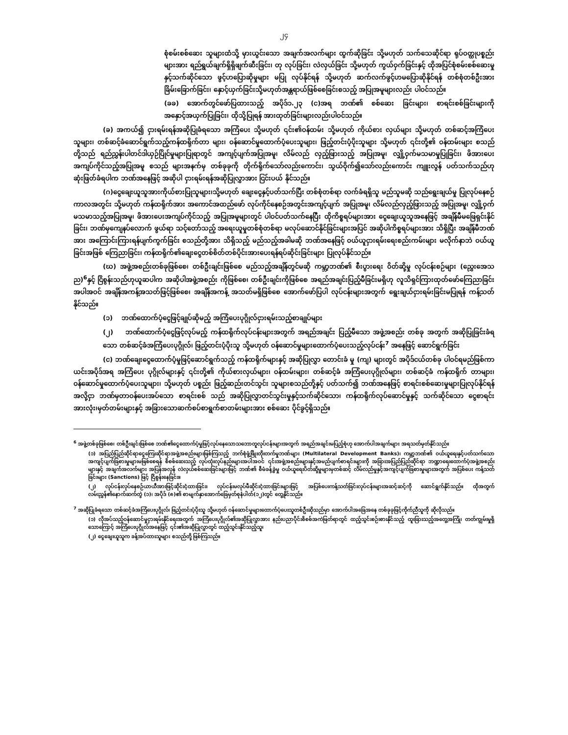၂၄
စုံစမ်းစစ်ဆေး သူများထံသို့ မှားယွင်းသော အချက်အလက်များ ထွက်ဆိုခြင်း သို့မဟုတ် သက်သေဆိုင်ရာ ရုပ်ဝတ္ထုပစ္စည်းများအား ရည်ရွယ်ချက်ရှိရှိဖျက်ဆီးခြင်း၊ တု လုပ်ခြင်း၊ လဲလှယ်ခြင်း သို့မဟုတ် ကွယ်ဝှက်ခြင်းနှင့် ထိုအပြင်စုံစမ်းစစ်ဆေးမှု နှင့်သက်ဆိုင်သော ဖွင့်ဟပြောဆိုမှုများ မပြု လုပ်နိုင်ရန် သို့မဟုတ် ဆက်လက်ဖွင့်ဟမပြောဆိုနိုင်ရန် တစ်စုံတစ်ဦးအား ခြိမ်းခြောက်ခြင်း၊ နှောင့်ယှက်ခြင်းသို့မဟုတ်အန္တရာယ်ဖြစ်စေခြင်းစသည့် အပြုအမူများလည်း ပါဝင်သည်။
(ခခ) အောက်တွင်ဖော်ပြထားသည့် အပိုဒ်၁.၂၃ (င)အရ ဘဏ်၏ စစ်ဆေး ခြင်းများ၊ စာရင်းစစ်ခြင်းများကို အနှောင့်အယှက်ပြုခြင်း၊ ထိုသို့ပြုရန် အားထုတ်ခြင်းများလည်းပါဝင်သည်။
(ခ) အကယ်၍ ငှားရမ်းရန်အဆိုပြုခံရသော အကြံပေး သို့မဟုတ် ၎င်း၏ဝန်ထမ်း သို့မဟုတ် ကိုယ်စား လှယ်များ သို့မဟုတ် တစ်ဆင့်အကြံပေးသူများ၊ တစ်ဆင့်ခံဆောင်ရွက်သည့်ကန်ထရိုက်တာ များ၊ ဝန်ဆောင်မှုထောက်ပံ့ပေးသူများ၊ ဖြည့်တင်းပံ့ပိုးသူများ သို့မဟုတ် ၎င်းတို့၏ ဝန်ထမ်းများ စသည်တို့သည် ရည်ညွှန်းပါတင်ဒါယှဉ်ပြိုင်မှုများပြုရာတွင် အကျင့်ပျက်အပြုအမူ၊ လိမ်လည် လှည့်ဖြားသည့် အပြုအမူ၊ လျှို့ဝှက်မသမာမှုပြုခြင်း၊ ဖိအားပေးအကျပ်ကိုင်သည့်အပြုအမူ စသည် များအနက်မှ တစ်ခုခုကို တိုက်ရိုက်သော်လည်းကောင်း၊ သွယ်ဝိုက်၍သော်လည်းကောင်း ကျူးလွန် ပတ်သက်သည်ဟု ဆုံးဖြတ်ခံရပါက ဘဏ်အနေဖြင့် အဆိုပါ ငှားရမ်းရန်အဆိုပြုလွှာအား ငြင်းပယ် နိုင်သည်။
(ဂ)ငွေချေးယူသူအားကိုယ်စားပြုသူများ၊သို့မဟုတ် ချေးငွေနှင့်ပတ်သက်ပြီး တစ်စုံတစ်ရာ လက်ခံရရှိသူ မည်သူမဆို သည်ရွေးချယ်မှု ပြုလုပ်နေစဉ်ကာလအတွင်း သို့မဟုတ် ကန်ထရိုက်အား အကောင်အထည်ဖော် လုပ်ကိုင်နေစဉ်အတွင်းအကျင့်ပျက် အပြုအမူ၊ လိမ်လည်လှည့်ဖြားသည့် အပြုအမူ၊ လျှို့ဝှက်မသမာသည့်အပြုအမူ၊ ဖိအားပေးအကျပ်ကိုင်သည့် အပြုအမူများတွင် ပါဝင်ပတ်သက်နေပြီး ထိုကိစ္စရပ်များအား ငွေချေးယူသူအနေဖြင့် အချိန်မီမဖြေရှင်းနိုင်ခြင်း၊ ဘဏ်မှကျေနပ်လောက် ဖွယ်ရာ သင့်တော်သည့် အရေးယူမှုတစ်စုံတစ်ရာ မလုပ်ဆောင်နိုင်ခြင်းများအပြင် အဆိုပါကိစ္စရပ်များအား သိရှိပြီး အချိန်မီဘဏ်အား အကြောင်းကြားရန်ပျက်ကွက်ခြင်း စသည်တို့အား သိရှိသည့် မည်သည့်အခါမဆို ဘဏ်အနေဖြင့် ဝယ်ယူငှားရမ်းရေးစည်းကမ်းများ မလိုက်နာဘဲ ဝယ်ယူ ခြင်းအဖြစ် ကြေညာခြင်း၊ ကန်ထရိုက်၏ချေးငွေတစ်စိတ်တစ်ပိုင်းအားပေးရန်ရပ်ဆိုင်းခြင်းများ ပြုလုပ်နိုင်သည်။
(ဃ) အဖွဲ့အစည်းတစ်ခုဖြစ်စေ၊ တစ်ဦးချင်းဖြစ်စေ မည်သည့်အချိန်တွင်မဆို ကမ္ဘာ့ဘဏ်၏ စီးပွားရေး ဝိတ်ဆို့မှု လုပ်ငန်းစဉ်များ (ညွှေးအေသည)<sup>6</sup>နှင့် ငြိစွန်းသည်ဟုယူဆပါက အဆိုပါအဖွဲ့အစည်း ကိုဖြစ်စေ၊ တစ်ဦးချင်းကိုဖြစ်စေ အရည်အချင်းပြည့်မီခြင်းမရှိဟု လူသိရှင်ကြားထုတ်ဖော်ကြေညာခြင်း အပါအဝင် အချိန်အကန့်အသတ်ဖြင့်ဖြစ်စေ၊ အချိန်အကန့် အသတ်မရှိဖြစ်စေ အောက်ဖော်ပြပါ လုပ်ငန်းများအတွက် ရွေးချယ်ငှားရမ်းခြင်းမပြုရန် ကန့်သတ်နိုင်သည်။
(၁) ဘဏ်ထောက်ပံ့ငွေဖြင့်ချုပ်ဆိုမည့် အကြံပေးပုဂ္ဂိုလ်ငှားရမ်းသည့်စာချုပ်များ
(၂) ဘဏ်ထောက်ပံ့ငွေဖြင့်လုပ်မည့် ကန်ထရိုက်လုပ်ငန်းများအတွက် အရည်အချင်း ပြည့်မီသော အဖွဲ့အစည်း တစ်ခု အတွက် အဆိုပြုခြင်းခံရသော တစ်ဆင့်ခံအကြံပေးပုဂ္ဂိုလ်၊ ဖြည့်တင်းပံ့ပိုးသူ သို့မဟုတ် ဝန်ဆောင်မှုများထောက်ပံ့ပေးသည့်လုပ်ငန်း<sup>7</sup> အနေဖြင့် ဆောင်ရွက်ခြင်း
(င) ဘဏ်ချေးငွေထောက်ပံ့မှုဖြင့်ဆောင်ရွက်သည့် ကန်ထရိုက်များနှင့် အဆိုပြုလွှာ တောင်းခံ မှု (ကျ) များတွင် အပိုဒ်ငယ်တစ်ခု ပါဝင်ရမည်ဖြစ်ကာ ယင်းအပိုဒ်အရ အကြံပေး ပုဂ္ဂိုလ်များနှင့် ၎င်းတို့၏ ကိုယ်စားလှယ်များ၊ ဝန်ထမ်းများ၊ တစ်ဆင့်ခံ အကြံပေးပုဂ္ဂိုလ်များ၊ တစ်ဆင့်ခံ ကန်ထရိုက် တာများ၊ ဝန်ဆောင်မှုထောက်ပံ့ပေးသူများ၊ သို့မဟုတ် ပစ္စည်း ဖြည့်ဆည်းတင်သွင်း သူများစသည်တို့နှင့် ပတ်သက်၍ ဘဏ်အနေဖြင့် စာရင်းစစ်ဆေးမှုများပြုလုပ်နိုင်ရန်အလို့ငှာ ဘဏ်မှတာဝန်ပေးအပ်သော စာရင်းစစ် သည် အဆိုပြုလွှာတင်သွင်းမှုနှင့်သက်ဆိုင်သော၊ ကန်ထရိုက်လုပ်ဆောင်မှုနှင့် သက်ဆိုင်သော ငွေစာရင်းအားလုံး၊မှတ်တမ်းများနှင့် အခြားသောဆက်စပ်စာရွက်စာတမ်းများအား စစ်ဆေး ပိုင်ခွင့်ရှိသည်။
<sup>6</sup> အဖွဲ့တစ်ခုဖြစ်စေ၊ တစ်ဦးချင်းဖြစ်စေ ဘဏ်၏ငွေထောက်ပံ့မှုဖြင့်လုပ်နေသောသဘောတူလုပ်ငန်းများအတွက် အရည်အချင်းမပြည့်စုံဟု အောက်ပါအချက်များ အရသတ်မှတ်နိုင်သည်။
(၁) အပြည်ပြည်ဆိုင်ရာငွေကြေးဆိုင်ရာအဖွဲ့အစည်းများဖြစ်ကြသည့် ဘက်စုံဖွံ့ဖြိုးတိုးတက်မှုဘဏ်များ (Multilateral Development Banks)၊ ကမ္ဘာ့ဘဏ်၏ ဝယ်ယူရေးနှင့်ပတ်သက်သော အကျင့်ပျက်ခြစားမှုများမဖြစ်စေရန် စိစစ်ဆေးသည့် လုပ်ထုံးလုပ်နည်းများအပါအဝင် ၎င်းအဖွဲ့အစည်းများနှင့်အမည်ပျက်စာရင်းများကို အခြားအပြည်ပြည်ဆိုင်ရာ ဘဏ္ဍာရေးထောက်ပံ့အဖွဲ့အစည်းများနှင့် အချက်အလက်များ အပြန်အလှန် လဲလှယ်စစ်ဆေးခြင်းများဖြင့် ဘဏ်၏ စီမံခန့်ခွဲမှု ဝယ်ယူရေးပိတ်ဆို့မှုများမှတစ်ဆင့် လိမ်လည်မှုနှင့်အကျင့်ပျက်ခြစားမှုများအတွက် အပြစ်ပေး ကန့်သတ်ခြင်းများ (Sanctions) ဖြင့် ငြိစွန်းနေခြင်း။
(၂) လုပ်ငန်းလုပ်နေစဉ်ယာယီအားဖြင့်ဆိုင်းငံ့ထားခြင်း၊ လုပ်ငန်းမလုပ်မီဆိုင်းငံ့ထားခြင်းများဖြင့် အပြစ်ပေးကန့်သတ်ခြင်းလုပ်ငန်းများအဆင့်ဆင့်ကို ဆောင်ရွက်နိုင်သည်။ ထိုအတွက် လမ်းညွှန်၏နောက်ဆက်တွဲ (၁)၊ အပိုဒ် (၈)၏ စာမျက်နှာအောက်ခြေမှတ်စုနံပါတ်(၁၂)တွင် တွေ့နိုင်သည်။
<sup>7</sup> အဆိုပြုခံရသော တစ်ဆင့်ခံအကြံပေးပုဂ္ဂိုလ်၊ ဖြည့်တင်းပံ့ပိုးသူ သို့မဟုတ် ဝန်ဆောင်မှုများထောက်ပံ့ပေးသူတစ်ဦးဆိုသည်မှာ အောက်ပါအခြေအနေ တစ်ခုခုဖြင့်ကိုက်ညီသူကို ဆိုလိုသည်။
(၁) လိုအပ်သည့်ဝန်ဆောင်မှုငှားရမ်းနိုင်ရေးအတွက် အကြံပေးပုဂ္ဂိုလ်၏အဆိုပြုလွှာအား နည်းပညာပိုင်းစိစစ်အကဲဖြတ်ရာတွင် ထည့်သွင်းစဉ်းစားနိုင်သည့် ထူးခြားသည့်အတွေ့အကြုံ၊ တတ်ကျွမ်းမှုရှိသောကြောင့် အကြံပေးပုဂ္ဂိုလ်အနေဖြင့် ၎င်း၏အဆိုပြုလွှာတွင် ထည့်သွင်းနိုင်သည့်သူ၊
(၂) ငွေချေးယူသူက ခန့်အပ်ထားသူများ စသည်တို့ ဖြစ်ကြသည်။